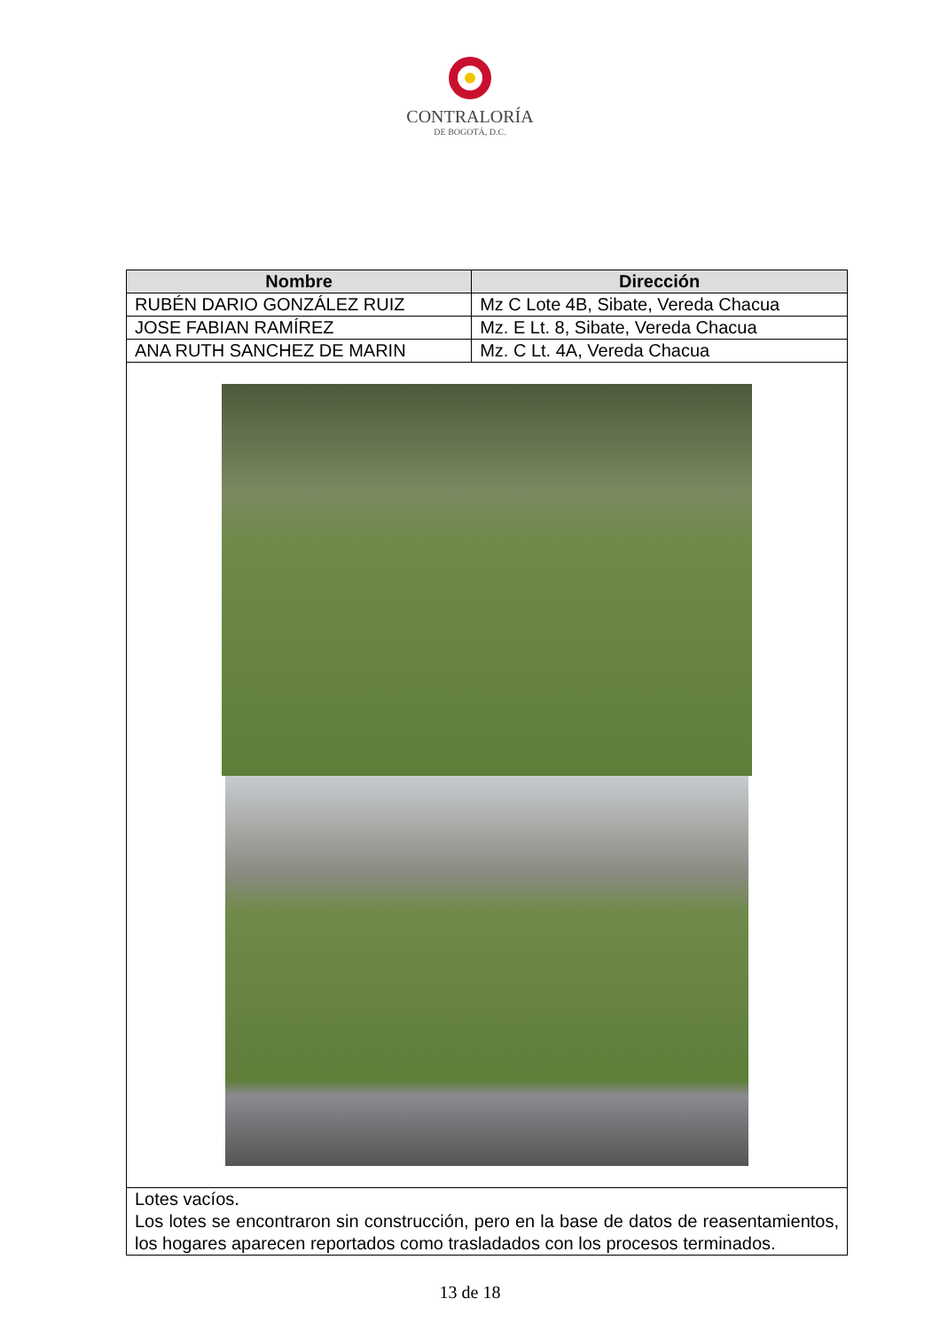CONTRALORÍA
DE BOGOTÁ, D.C.
| Nombre | Dirección |
| --- | --- |
| RUBÉN DARIO GONZÁLEZ RUIZ | Mz C Lote 4B, Sibate, Vereda Chacua |
| JOSE FABIAN RAMÍREZ | Mz. E Lt. 8, Sibate, Vereda Chacua |
| ANA RUTH SANCHEZ DE MARIN | Mz. C Lt. 4A, Vereda Chacua |
| Lotes vacíos. Los lotes se encontraron sin construcción, pero en la base de datos de reasentamientos, los hogares aparecen reportados como trasladados con los procesos terminados. | |
13 de 18